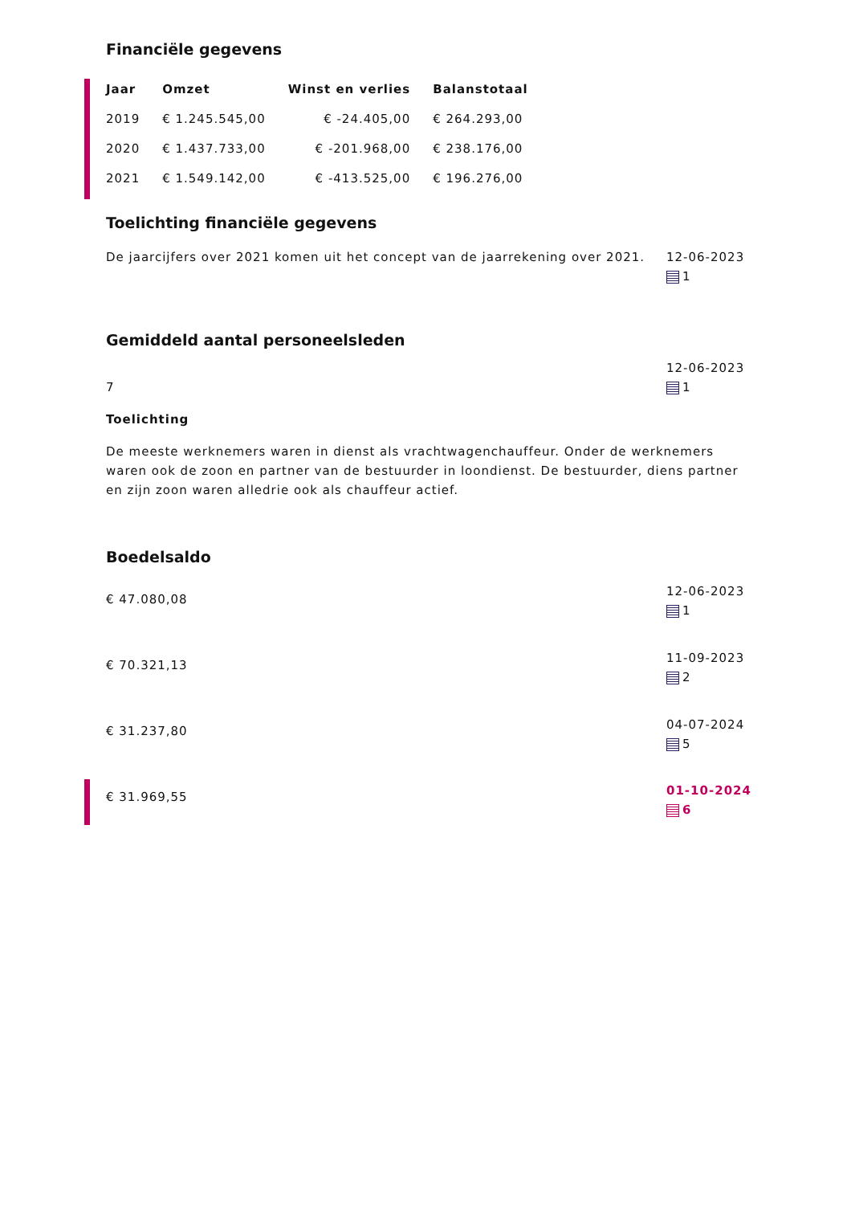Financiële gegevens
| Jaar | Omzet | Winst en verlies | Balanstotaal |
| --- | --- | --- | --- |
| 2019 | € 1.245.545,00 | € -24.405,00 | € 264.293,00 |
| 2020 | € 1.437.733,00 | € -201.968,00 | € 238.176,00 |
| 2021 | € 1.549.142,00 | € -413.525,00 | € 196.276,00 |
Toelichting financiële gegevens
12-06-2023
1
De jaarcijfers over 2021 komen uit het concept van de jaarrekening over 2021.
Gemiddeld aantal personeelsleden
12-06-2023
1
7
Toelichting
De meeste werknemers waren in dienst als vrachtwagenchauffeur. Onder de werknemers waren ook de zoon en partner van de bestuurder in loondienst. De bestuurder, diens partner en zijn zoon waren alledrie ook als chauffeur actief.
Boedelsaldo
12-06-2023
1
€ 47.080,08
11-09-2023
2
€ 70.321,13
04-07-2024
5
€ 31.237,80
01-10-2024
6
€ 31.969,55